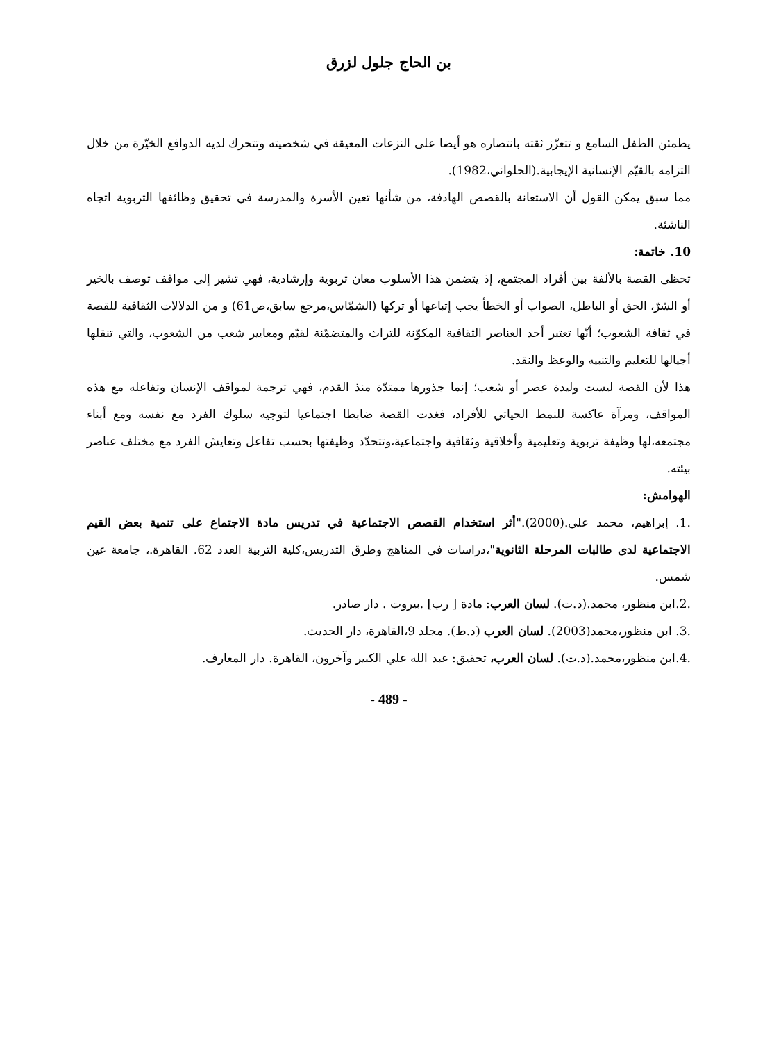بن الحاج جلول لزرق
يطمئن الطفل السامع و تتعزّز ثقته بانتصاره هو أيضا على النزعات المعيقة في شخصيته وتتحرك لديه الدوافع الخيّرة من خلال التزامه بالقيّم الإنسانية الإيجابية.(الحلواني،1982).
مما سبق يمكن القول أن الاستعانة بالقصص الهادفة، من شأنها تعين الأسرة والمدرسة في تحقيق وظائفها التربوية اتجاه الناشئة.
10. خاتمة:
تحظى القصة بالألفة بين أفراد المجتمع، إذ يتضمن هذا الأسلوب معان تربوية وإرشادية، فهي تشير إلى مواقف توصف بالخير أو الشرّ، الحق أو الباطل، الصواب أو الخطأ يجب إتباعها أو تركها (الشمّاس،مرجع سابق،ص61) و من الدلالات الثقافية للقصة في ثقافة الشعوب؛ أنّها تعتبر أحد العناصر الثقافية المكوّنة للتراث والمتضمّنة لقيّم ومعايير شعب من الشعوب، والتي تنقلها أجيالها للتعليم والتنبيه والوعظ والنقد.
هذا لأن القصة ليست وليدة عصر أو شعب؛ إنما جذورها ممتدّة منذ القدم، فهي ترجمة لمواقف الإنسان وتفاعله مع هذه المواقف، ومرآة عاكسة للنمط الحياتي للأفراد، فغدت القصة ضابطا اجتماعيا لتوجيه سلوك الفرد مع نفسه ومع أبناء مجتمعه،لها وظيفة تربوية وتعليمية وأخلاقية وثقافية واجتماعية،وتتحدّد وظيفتها بحسب تفاعل وتعايش الفرد مع مختلف عناصر بيئته.
الهوامش:
.1. إبراهيم، محمد علي.(2000)."أثر استخدام القصص الاجتماعية في تدريس مادة الاجتماع على تنمية بعض القيم الاجتماعية لدى طالبات المرحلة الثانوية"،دراسات في المناهج وطرق التدريس،كلية التربية العدد 62. القاهرة.، جامعة عين شمس.
.2.ابن منظور، محمد.(د.ت). لسان العرب: مادة [ رب] .بيروت . دار صادر.
.3. ابن منظور،محمد(2003). لسان العرب (د.ط). مجلد 9،القاهرة، دار الحديث.
.4.ابن منظور،محمد.(د.ت). لسان العرب، تحقيق: عبد الله علي الكبير وآخرون، القاهرة. دار المعارف.
- 489 -